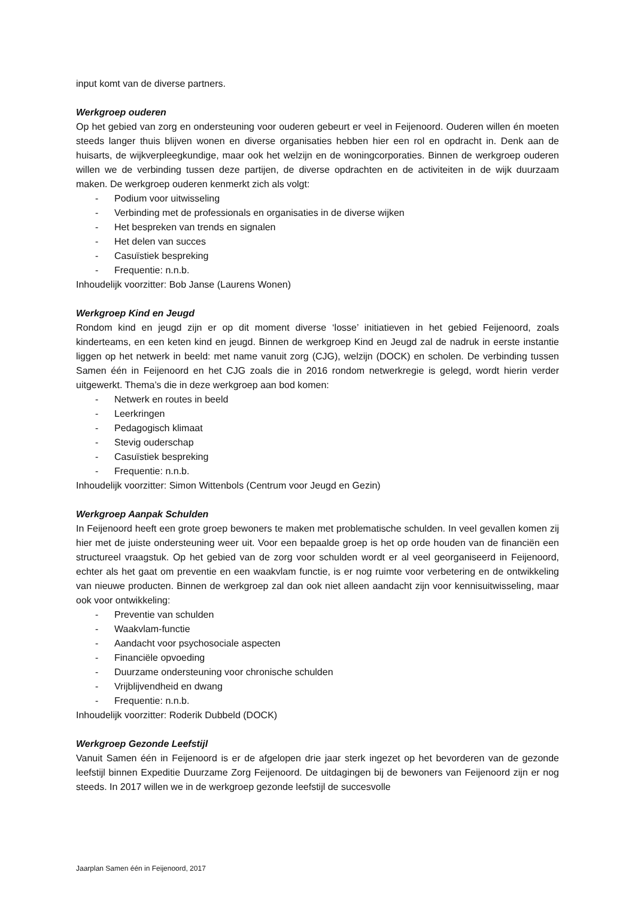input komt van de diverse partners.
Werkgroep ouderen
Op het gebied van zorg en ondersteuning voor ouderen gebeurt er veel in Feijenoord. Ouderen willen én moeten steeds langer thuis blijven wonen en diverse organisaties hebben hier een rol en opdracht in. Denk aan de huisarts, de wijkverpleegkundige, maar ook het welzijn en de woningcorporaties. Binnen de werkgroep ouderen willen we de verbinding tussen deze partijen, de diverse opdrachten en de activiteiten in de wijk duurzaam maken. De werkgroep ouderen kenmerkt zich als volgt:
- Podium voor uitwisseling
- Verbinding met de professionals en organisaties in de diverse wijken
- Het bespreken van trends en signalen
- Het delen van succes
- Casuïstiek bespreking
- Frequentie: n.n.b.
Inhoudelijk voorzitter: Bob Janse (Laurens Wonen)
Werkgroep Kind en Jeugd
Rondom kind en jeugd zijn er op dit moment diverse ‘losse’ initiatieven in het gebied Feijenoord, zoals kinderteams, en een keten kind en jeugd. Binnen de werkgroep Kind en Jeugd zal de nadruk in eerste instantie liggen op het netwerk in beeld: met name vanuit zorg (CJG), welzijn (DOCK) en scholen. De verbinding tussen Samen één in Feijenoord en het CJG zoals die in 2016 rondom netwerkregie is gelegd, wordt hierin verder uitgewerkt. Thema’s die in deze werkgroep aan bod komen:
- Netwerk en routes in beeld
- Leerkringen
- Pedagogisch klimaat
- Stevig ouderschap
- Casuïstiek bespreking
- Frequentie: n.n.b.
Inhoudelijk voorzitter: Simon Wittenbols (Centrum voor Jeugd en Gezin)
Werkgroep Aanpak Schulden
In Feijenoord heeft een grote groep bewoners te maken met problematische schulden. In veel gevallen komen zij hier met de juiste ondersteuning weer uit. Voor een bepaalde groep is het op orde houden van de financiën een structureel vraagstuk. Op het gebied van de zorg voor schulden wordt er al veel georganiseerd in Feijenoord, echter als het gaat om preventie en een waakvlam functie, is er nog ruimte voor verbetering en de ontwikkeling van nieuwe producten. Binnen de werkgroep zal dan ook niet alleen aandacht zijn voor kennisuitwisseling, maar ook voor ontwikkeling:
- Preventie van schulden
- Waakvlam-functie
- Aandacht voor psychosociale aspecten
- Financiële opvoeding
- Duurzame ondersteuning voor chronische schulden
- Vrijblijvendheid en dwang
- Frequentie: n.n.b.
Inhoudelijk voorzitter: Roderik Dubbeld (DOCK)
Werkgroep Gezonde Leefstijl
Vanuit Samen één in Feijenoord is er de afgelopen drie jaar sterk ingezet op het bevorderen van de gezonde leefstijl binnen Expeditie Duurzame Zorg Feijenoord. De uitdagingen bij de bewoners van Feijenoord zijn er nog steeds. In 2017 willen we in de werkgroep gezonde leefstijl de succesvolle
Jaarplan Samen één in Feijenoord, 2017